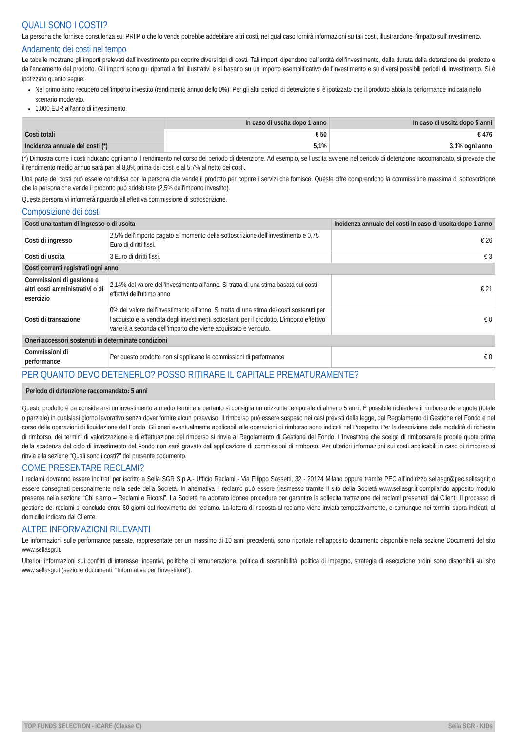QUALI SONO I COSTI?
La persona che fornisce consulenza sul PRIIP o che lo vende potrebbe addebitare altri costi, nel qual caso fornirà informazioni su tali costi, illustrandone l’impatto sull’investimento.
Andamento dei costi nel tempo
Le tabelle mostrano gli importi prelevati dall’investimento per coprire diversi tipi di costi. Tali importi dipendono dall’entità dell’investimento, dalla durata della detenzione del prodotto e dall’andamento del prodotto. Gli importi sono qui riportati a fini illustrativi e si basano su un importo esemplificativo dell’investimento e su diversi possibili periodi di investimento. Si è ipotizzato quanto segue:
Nel primo anno recupero dell’importo investito (rendimento annuo dello 0%). Per gli altri periodi di detenzione si è ipotizzato che il prodotto abbia la performance indicata nello scenario moderato.
1.000 EUR all’anno di investimento.
| | In caso di uscita dopo 1 anno | In caso di uscita dopo 5 anni |
| --- | --- | --- |
| Costi totali | € 50 | € 476 |
| Incidenza annuale dei costi (*) | 5,1% | 3,1% ogni anno |
(*) Dimostra come i costi riducano ogni anno il rendimento nel corso del periodo di detenzione. Ad esempio, se l’uscita avviene nel periodo di detenzione raccomandato, si prevede che il rendimento medio annuo sarà pari al 8,8% prima dei costi e al 5,7% al netto dei costi.
Una parte dei costi può essere condivisa con la persona che vende il prodotto per coprire i servizi che fornisce. Queste cifre comprendono la commissione massima di sottoscrizione che la persona che vende il prodotto può addebitare (2,5% dell'importo investito).
Questa persona vi informerà riguardo all’effettiva commissione di sottoscrizione.
Composizione dei costi
| Costi una tantum di ingresso o di uscita | | Incidenza annuale dei costi in caso di uscita dopo 1 anno |
| Costi di ingresso | 2,5% dell’importo pagato al momento della sottoscrizione dell’investimento e 0,75 Euro di diritti fissi. | € 26 |
| Costi di uscita | 3 Euro di diritti fissi. | € 3 |
| Costi correnti registrati ogni anno | | |
| Commissioni di gestione e altri costi amministrativi o di esercizio | 2,14% del valore dell’investimento all’anno. Si tratta di una stima basata sui costi effettivi dell’ultimo anno. | € 21 |
| Costi di transazione | 0% del valore dell’investimento all’anno. Si tratta di una stima dei costi sostenuti per l’acquisto e la vendita degli investimenti sottostanti per il prodotto. L’importo effettivo varierà a seconda dell’importo che viene acquistato e venduto. | € 0 |
| Oneri accessori sostenuti in determinate condizioni | | |
| Commissioni di performance | Per questo prodotto non si applicano le commissioni di performance | € 0 |
PER QUANTO DEVO DETENERLO? POSSO RITIRARE IL CAPITALE PREMATURAMENTE?
Periodo di detenzione raccomandato: 5 anni
Questo prodotto è da considerarsi un investimento a medio termine e pertanto si consiglia un orizzonte temporale di almeno 5 anni. È possibile richiedere il rimborso delle quote (totale o parziale) in qualsiasi giorno lavorativo senza dover fornire alcun preavviso. Il rimborso può essere sospeso nei casi previsti dalla legge, dal Regolamento di Gestione del Fondo e nel corso delle operazioni di liquidazione del Fondo. Gli oneri eventualmente applicabili alle operazioni di rimborso sono indicati nel Prospetto. Per la descrizione delle modalità di richiesta di rimborso, dei termini di valorizzazione e di effettuazione del rimborso si rinvia al Regolamento di Gestione del Fondo. L’Investitore che scelga di rimborsare le proprie quote prima della scadenza del ciclo di investimento del Fondo non sarà gravato dall'applicazione di commissioni di rimborso. Per ulteriori informazioni sui costi applicabili in caso di rimborso si rinvia alla sezione "Quali sono i costi?" del presente documento.
COME PRESENTARE RECLAMI?
I reclami dovranno essere inoltrati per iscritto a Sella SGR S.p.A.- Ufficio Reclami - Via Filippo Sassetti, 32 - 20124 Milano oppure tramite PEC all’indirizzo sellasgr@pec.sellasgr.it o essere consegnati personalmente nella sede della Società. In alternativa il reclamo può essere trasmesso tramite il sito della Società www.sellasgr.it compilando apposito modulo presente nella sezione “Chi siamo – Reclami e Ricorsi”. La Società ha adottato idonee procedure per garantire la sollecita trattazione dei reclami presentati dai Clienti. Il processo di gestione dei reclami si conclude entro 60 giorni dal ricevimento del reclamo. La lettera di risposta al reclamo viene inviata tempestivamente, e comunque nei termini sopra indicati, al domicilio indicato dal Cliente.
ALTRE INFORMAZIONI RILEVANTI
Le informazioni sulle performance passate, rappresentate per un massimo di 10 anni precedenti, sono riportate nell’apposito documento disponibile nella sezione Documenti del sito www.sellasgr.it.
Ulteriori informazioni sui conflitti di interesse, incentivi, politiche di remunerazione, politica di sostenibilità, politica di impegno, strategia di esecuzione ordini sono disponibili sul sito www.sellasgr.it (sezione documenti, "Informativa per l'investitore").
TOP FUNDS SELECTION - iCARE (Classe C) Sella SGR - KIDs